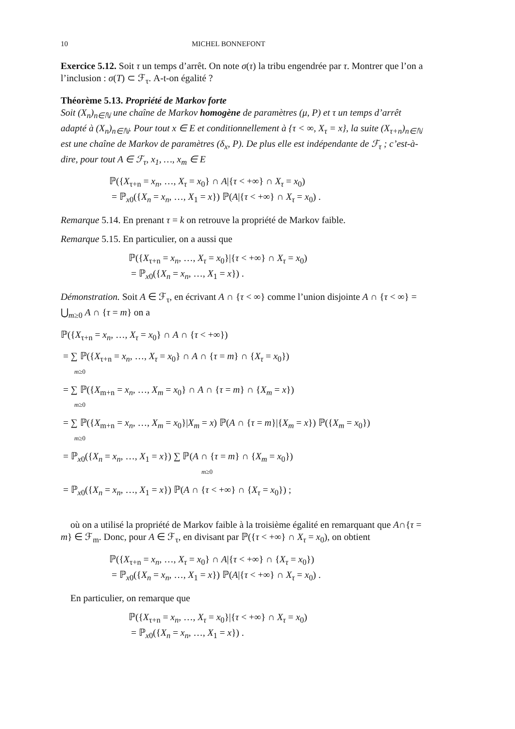10 MICHEL BONNEFONT
Exercice 5.12. Soit τ un temps d’arrêt. On note σ(τ) la tribu engendrée par τ. Montrer que l’on a l’inclusion : σ(T) ⊂ ℱ<sub>τ</sub>. A-t-on égalité ?
Théorème 5.13. Propriété de Markov forte
Soit (X<sub>n</sub>)<sub>n∈ℕ</sub> une chaîne de Markov homogène de paramètres (μ, P) et τ un temps d’arrêt adapté à (X<sub>n</sub>)<sub>n∈ℕ</sub>. Pour tout x ∈ E et conditionnellement à {τ < ∞, X<sub>τ</sub> = x}, la suite (X<sub>τ+n</sub>)<sub>n∈ℕ</sub> est une chaîne de Markov de paramètres (δ<sub>x</sub>, P). De plus elle est indépendante de ℱ<sub>τ</sub> ; c’est-à-dire, pour tout A ∈ ℱ<sub>τ</sub>, x<sub>1</sub>, …, x<sub>m</sub> ∈ E
ℙ({X<sub>τ+n</sub> = x<sub>n</sub>, …, X<sub>τ</sub> = x<sub>0</sub>} ∩ A|{τ < +∞} ∩ X<sub>τ</sub> = x<sub>0</sub>)
= ℙ<sub>x0</sub>({X<sub>n</sub> = x<sub>n</sub>, …, X<sub>1</sub> = x}) ℙ(A|{τ < +∞} ∩ X<sub>τ</sub> = x<sub>0</sub>) .
Remarque 5.14. En prenant τ = k on retrouve la propriété de Markov faible.
Remarque 5.15. En particulier, on a aussi que
ℙ({X<sub>τ+n</sub> = x<sub>n</sub>, …, X<sub>τ</sub> = x<sub>0</sub>}|{τ < +∞} ∩ X<sub>τ</sub> = x<sub>0</sub>)
= ℙ<sub>x0</sub>({X<sub>n</sub> = x<sub>n</sub>, …, X<sub>1</sub> = x}) .
Démonstration. Soit A ∈ ℱ<sub>τ</sub>, en écrivant A ∩ {τ < ∞} comme l’union disjointe A ∩ {τ < ∞} = ⋃<sub>m≥0</sub> A ∩ {τ = m} on a
ℙ({X<sub>τ+n</sub> = x<sub>n</sub>, …, X<sub>τ</sub> = x<sub>0</sub>} ∩ A ∩ {τ < +∞})
= ∑ ℙ({X<sub>τ+n</sub> = x<sub>n</sub>, …, X<sub>τ</sub> = x<sub>0</sub>} ∩ A ∩ {τ = m} ∩ {X<sub>τ</sub> = x<sub>0</sub>})
m≥0
= ∑ ℙ({X<sub>m+n</sub> = x<sub>n</sub>, …, X<sub>m</sub> = x<sub>0</sub>} ∩ A ∩ {τ = m} ∩ {X<sub>m</sub> = x})
m≥0
= ∑ ℙ({X<sub>m+n</sub> = x<sub>n</sub>, …, X<sub>m</sub> = x<sub>0</sub>}|X<sub>m</sub> = x) ℙ(A ∩ {τ = m}|{X<sub>m</sub> = x}) ℙ({X<sub>m</sub> = x<sub>0</sub>})
m≥0
= ℙ<sub>x0</sub>({X<sub>n</sub> = x<sub>n</sub>, …, X<sub>1</sub> = x}) ∑ ℙ(A ∩ {τ = m} ∩ {X<sub>m</sub> = x<sub>0</sub>})
m≥0
= ℙ<sub>x0</sub>({X<sub>n</sub> = x<sub>n</sub>, …, X<sub>1</sub> = x}) ℙ(A ∩ {τ < +∞} ∩ {X<sub>τ</sub> = x<sub>0</sub>}) ;
où on a utilisé la propriété de Markov faible à la troisième égalité en remarquant que A∩{τ = m} ∈ ℱ<sub>m</sub>. Donc, pour A ∈ ℱ<sub>τ</sub>, en divisant par ℙ({τ < +∞} ∩ X<sub>τ</sub> = x<sub>0</sub>), on obtient
ℙ({X<sub>τ+n</sub> = x<sub>n</sub>, …, X<sub>τ</sub> = x<sub>0</sub>} ∩ A|{τ < +∞} ∩ {X<sub>τ</sub> = x<sub>0</sub>})
= ℙ<sub>x0</sub>({X<sub>n</sub> = x<sub>n</sub>, …, X<sub>1</sub> = x}) ℙ(A|{τ < +∞} ∩ X<sub>τ</sub> = x<sub>0</sub>) .
En particulier, on remarque que
ℙ({X<sub>τ+n</sub> = x<sub>n</sub>, …, X<sub>τ</sub> = x<sub>0</sub>}|{τ < +∞} ∩ X<sub>τ</sub> = x<sub>0</sub>)
= ℙ<sub>x0</sub>({X<sub>n</sub> = x<sub>n</sub>, …, X<sub>1</sub> = x}) .